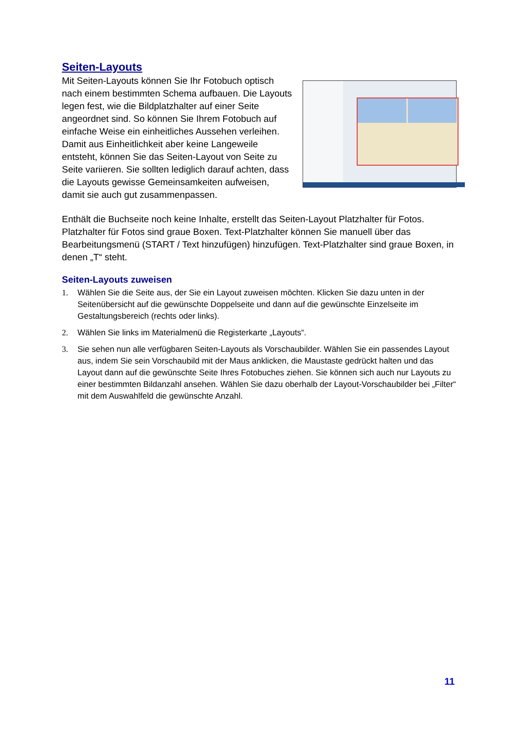Seiten-Layouts
Mit Seiten-Layouts können Sie Ihr Fotobuch optisch nach einem bestimmten Schema aufbauen. Die Layouts legen fest, wie die Bildplatzhalter auf einer Seite angeordnet sind. So können Sie Ihrem Fotobuch auf einfache Weise ein einheitliches Aussehen verleihen. Damit aus Einheitlichkeit aber keine Langeweile entsteht, können Sie das Seiten-Layout von Seite zu Seite variieren. Sie sollten lediglich darauf achten, dass die Layouts gewisse Gemeinsamkeiten aufweisen, damit sie auch gut zusammenpassen.
Enthält die Buchseite noch keine Inhalte, erstellt das Seiten-Layout Platzhalter für Fotos. Platzhalter für Fotos sind graue Boxen. Text-Platzhalter können Sie manuell über das Bearbeitungsmenü (START / Text hinzufügen) hinzufügen. Text-Platzhalter sind graue Boxen, in denen „T“ steht.
Seiten-Layouts zuweisen
1. Wählen Sie die Seite aus, der Sie ein Layout zuweisen möchten. Klicken Sie dazu unten in der Seitenübersicht auf die gewünschte Doppelseite und dann auf die gewünschte Einzelseite im Gestaltungsbereich (rechts oder links).
2. Wählen Sie links im Materialmenü die Registerkarte „Layouts“.
3. Sie sehen nun alle verfügbaren Seiten-Layouts als Vorschaubilder. Wählen Sie ein passendes Layout aus, indem Sie sein Vorschaubild mit der Maus anklicken, die Maustaste gedrückt halten und das Layout dann auf die gewünschte Seite Ihres Fotobuches ziehen. Sie können sich auch nur Layouts zu einer bestimmten Bildanzahl ansehen. Wählen Sie dazu oberhalb der Layout-Vorschaubilder bei „Filter“ mit dem Auswahlfeld die gewünschte Anzahl.
11